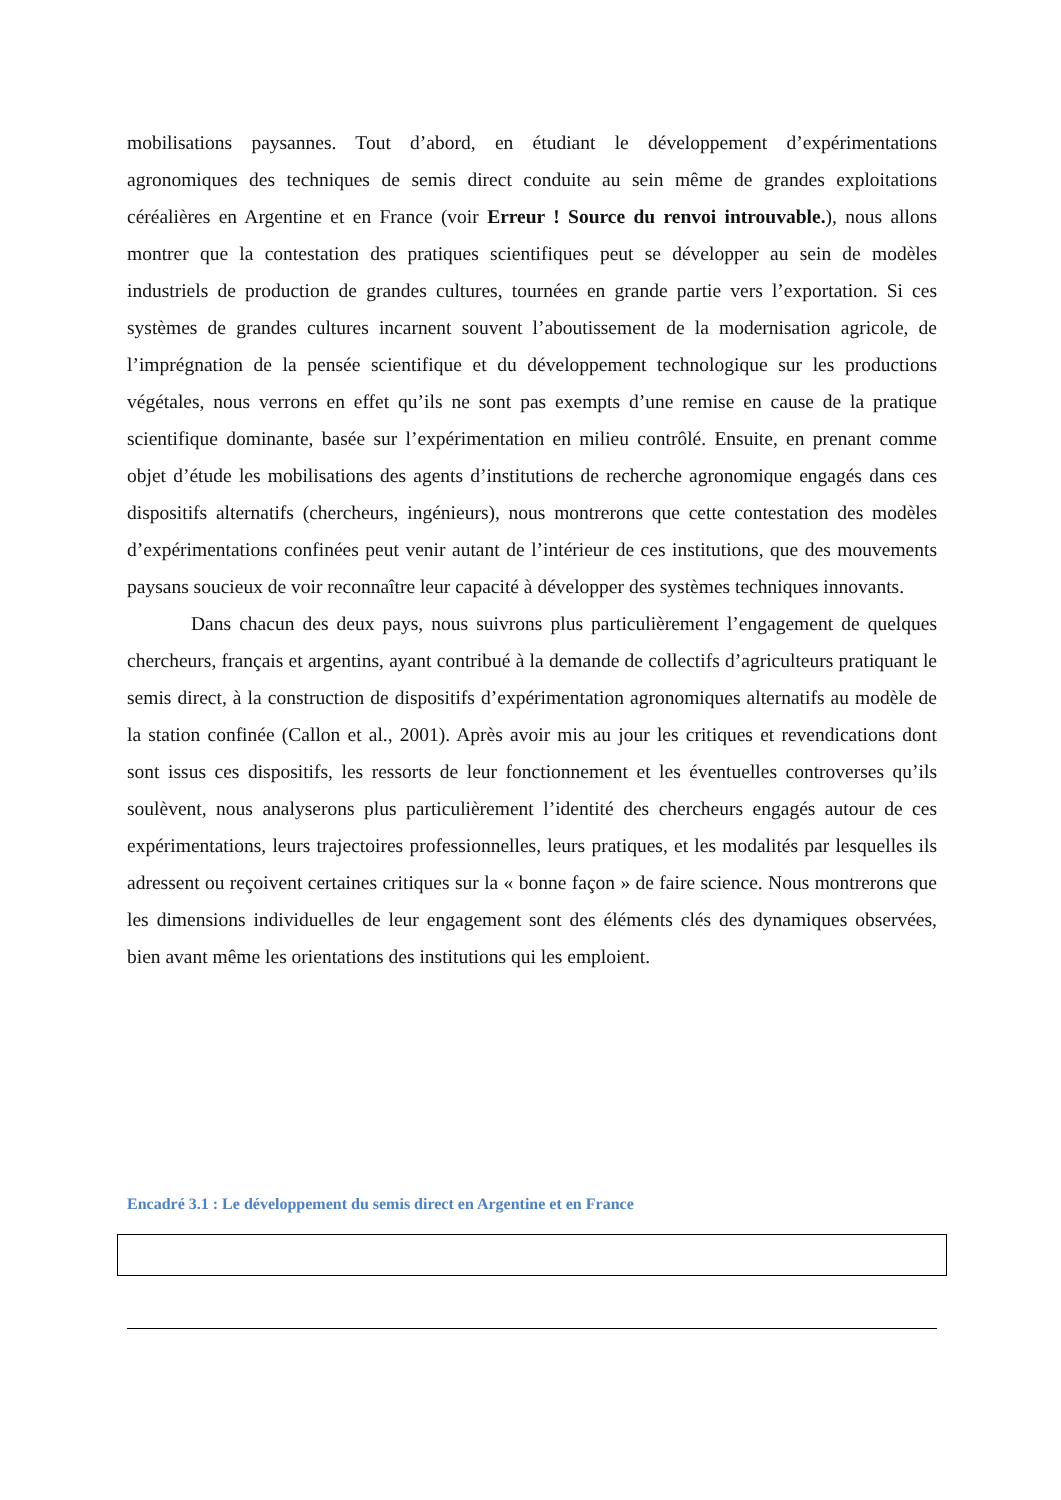mobilisations paysannes. Tout d’abord, en étudiant le développement d’expérimentations agronomiques des techniques de semis direct conduite au sein même de grandes exploitations céréalières en Argentine et en France (voir Erreur ! Source du renvoi introuvable.), nous allons montrer que la contestation des pratiques scientifiques peut se développer au sein de modèles industriels de production de grandes cultures, tournées en grande partie vers l’exportation. Si ces systèmes de grandes cultures incarnent souvent l’aboutissement de la modernisation agricole, de l’imprégnation de la pensée scientifique et du développement technologique sur les productions végétales, nous verrons en effet qu’ils ne sont pas exempts d’une remise en cause de la pratique scientifique dominante, basée sur l’expérimentation en milieu contrôlé. Ensuite, en prenant comme objet d’étude les mobilisations des agents d’institutions de recherche agronomique engagés dans ces dispositifs alternatifs (chercheurs, ingénieurs), nous montrerons que cette contestation des modèles d’expérimentations confinées peut venir autant de l’intérieur de ces institutions, que des mouvements paysans soucieux de voir reconnaître leur capacité à développer des systèmes techniques innovants.
Dans chacun des deux pays, nous suivrons plus particulièrement l’engagement de quelques chercheurs, français et argentins, ayant contribué à la demande de collectifs d’agriculteurs pratiquant le semis direct, à la construction de dispositifs d’expérimentation agronomiques alternatifs au modèle de la station confinée (Callon et al., 2001). Après avoir mis au jour les critiques et revendications dont sont issus ces dispositifs, les ressorts de leur fonctionnement et les éventuelles controverses qu’ils soulèvent, nous analyserons plus particulièrement l’identité des chercheurs engagés autour de ces expérimentations, leurs trajectoires professionnelles, leurs pratiques, et les modalités par lesquelles ils adressent ou reçoivent certaines critiques sur la « bonne façon » de faire science. Nous montrerons que les dimensions individuelles de leur engagement sont des éléments clés des dynamiques observées, bien avant même les orientations des institutions qui les emploient.
Encadré 3.1 : Le développement du semis direct en Argentine et en France